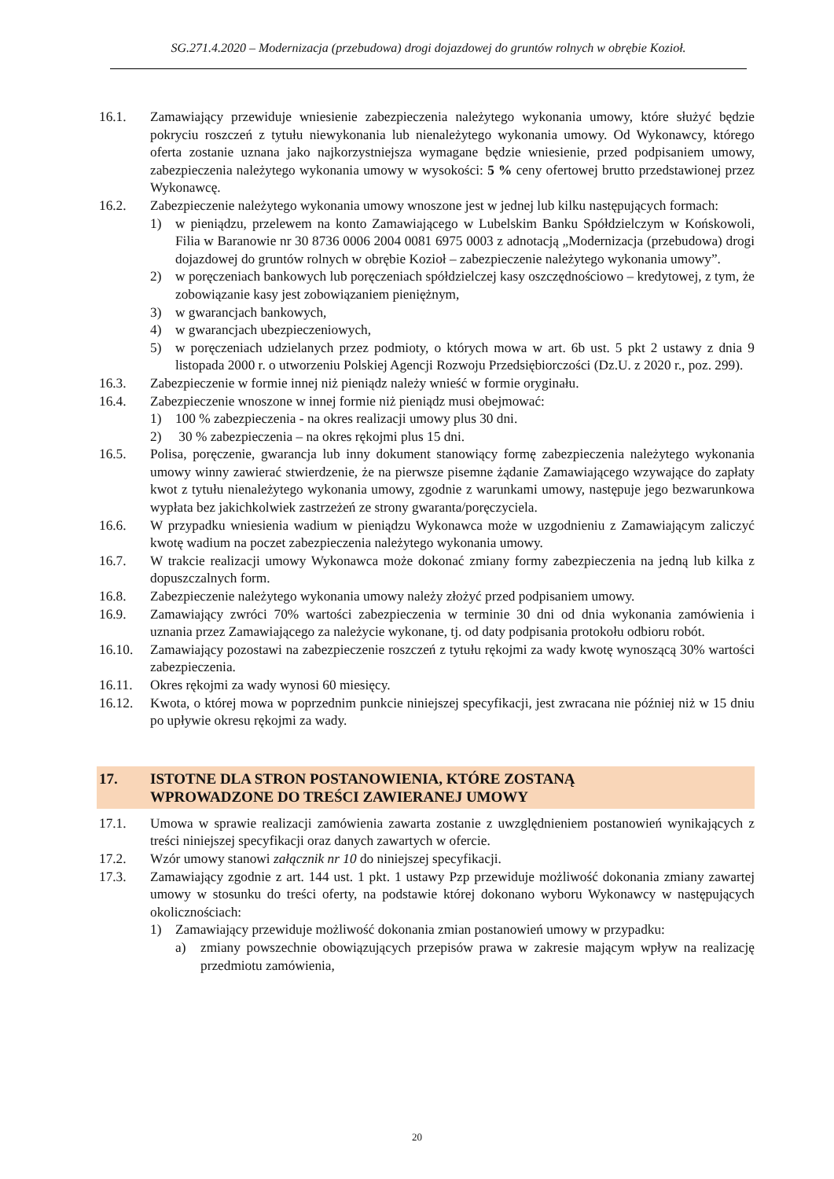SG.271.4.2020 – Modernizacja (przebudowa) drogi dojazdowej do gruntów rolnych w obrębie Kozioł.
16.1. Zamawiający przewiduje wniesienie zabezpieczenia należytego wykonania umowy, które służyć będzie pokryciu roszczeń z tytułu niewykonania lub nienależytego wykonania umowy. Od Wykonawcy, którego oferta zostanie uznana jako najkorzystniejsza wymagane będzie wniesienie, przed podpisaniem umowy, zabezpieczenia należytego wykonania umowy w wysokości: 5 % ceny ofertowej brutto przedstawionej przez Wykonawcę.
16.2. Zabezpieczenie należytego wykonania umowy wnoszone jest w jednej lub kilku następujących formach:
1) w pieniądzu, przelewem na konto Zamawiającego w Lubelskim Banku Spółdzielczym w Końskowoli, Filia w Baranowie nr 30 8736 0006 2004 0081 6975 0003 z adnotacją „Modernizacja (przebudowa) drogi dojazdowej do gruntów rolnych w obrębie Kozioł – zabezpieczenie należytego wykonania umowy”.
2) w poręczeniach bankowych lub poręczeniach spółdzielczej kasy oszczędnościowo – kredytowej, z tym, że zobowiązanie kasy jest zobowiązaniem pieniężnym,
3) w gwarancjach bankowych,
4) w gwarancjach ubezpieczeniowych,
5) w poręczeniach udzielanych przez podmioty, o których mowa w art. 6b ust. 5 pkt 2 ustawy z dnia 9 listopada 2000 r. o utworzeniu Polskiej Agencji Rozwoju Przedsiębiorczości (Dz.U. z 2020 r., poz. 299).
16.3. Zabezpieczenie w formie innej niż pieniądz należy wnieść w formie oryginału.
16.4. Zabezpieczenie wnoszone w innej formie niż pieniądz musi obejmować:
1) 100 % zabezpieczenia - na okres realizacji umowy plus 30 dni.
2) 30 % zabezpieczenia – na okres rękojmi plus 15 dni.
16.5. Polisa, poręczenie, gwarancja lub inny dokument stanowiący formę zabezpieczenia należytego wykonania umowy winny zawierać stwierdzenie, że na pierwsze pisemne żądanie Zamawiającego wzywające do zapłaty kwot z tytułu nienależytego wykonania umowy, zgodnie z warunkami umowy, następuje jego bezwarunkowa wypłata bez jakichkolwiek zastrzeżeń ze strony gwaranta/poręczyciela.
16.6. W przypadku wniesienia wadium w pieniądzu Wykonawca może w uzgodnieniu z Zamawiającym zaliczyć kwotę wadium na poczet zabezpieczenia należytego wykonania umowy.
16.7. W trakcie realizacji umowy Wykonawca może dokonać zmiany formy zabezpieczenia na jedną lub kilka z dopuszczalnych form.
16.8. Zabezpieczenie należytego wykonania umowy należy złożyć przed podpisaniem umowy.
16.9. Zamawiający zwróci 70% wartości zabezpieczenia w terminie 30 dni od dnia wykonania zamówienia i uznania przez Zamawiającego za należycie wykonane, tj. od daty podpisania protokołu odbioru robót.
16.10. Zamawiający pozostawi na zabezpieczenie roszczeń z tytułu rękojmi za wady kwotę wynoszącą 30% wartości zabezpieczenia.
16.11. Okres rękojmi za wady wynosi 60 miesięcy.
16.12. Kwota, o której mowa w poprzednim punkcie niniejszej specyfikacji, jest zwracana nie później niż w 15 dniu po upływie okresu rękojmi za wady.
17. ISTOTNE DLA STRON POSTANOWIENIA, KTÓRE ZOSTANĄ
WPROWADZONE DO TREŚCI ZAWIERANEJ UMOWY
17.1. Umowa w sprawie realizacji zamówienia zawarta zostanie z uwzględnieniem postanowień wynikających z treści niniejszej specyfikacji oraz danych zawartych w ofercie.
17.2. Wzór umowy stanowi załącznik nr 10 do niniejszej specyfikacji.
17.3. Zamawiający zgodnie z art. 144 ust. 1 pkt. 1 ustawy Pzp przewiduje możliwość dokonania zmiany zawartej umowy w stosunku do treści oferty, na podstawie której dokonano wyboru Wykonawcy w następujących okolicznościach:
1) Zamawiający przewiduje możliwość dokonania zmian postanowień umowy w przypadku:
a) zmiany powszechnie obowiązujących przepisów prawa w zakresie mającym wpływ na realizację przedmiotu zamówienia,
20